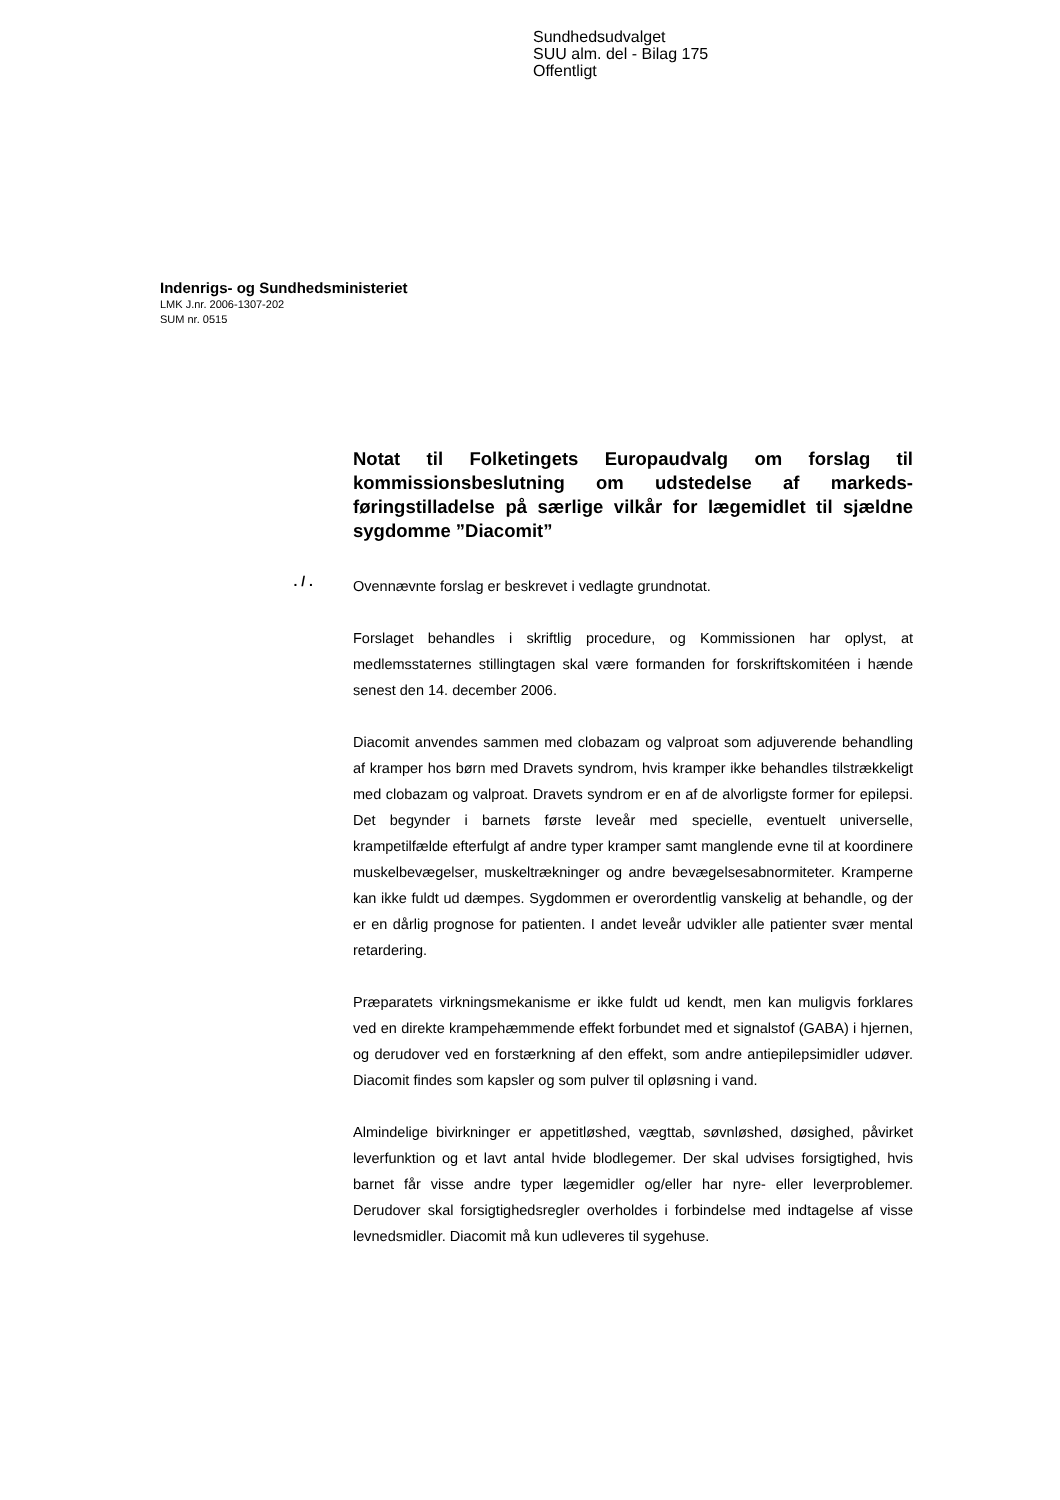Sundhedsudvalget
SUU alm. del - Bilag 175
Offentligt
Indenrigs- og Sundhedsministeriet
LMK J.nr. 2006-1307-202
SUM nr. 0515
Notat til Folketingets Europaudvalg om forslag til kommissionsbeslutning om udstedelse af markeds-føringstilladelse på særlige vilkår for lægemidlet til sjældne sygdomme ”Diacomit”
. / .
Ovennævnte forslag er beskrevet i vedlagte grundnotat.
Forslaget behandles i skriftlig procedure, og Kommissionen har oplyst, at medlemsstaternes stillingtagen skal være formanden for forskriftskomitéen i hænde senest den 14. december 2006.
Diacomit anvendes sammen med clobazam og valproat som adjuverende behandling af kramper hos børn med Dravets syndrom, hvis kramper ikke behandles tilstrækkeligt med clobazam og valproat. Dravets syndrom er en af de alvorligste former for epilepsi. Det begynder i barnets første leveår med specielle, eventuelt universelle, krampetilfælde efterfulgt af andre typer kramper samt manglende evne til at koordinere muskelbevægelser, muskeltrækninger og andre bevægelsesabnormiteter. Kramperne kan ikke fuldt ud dæmpes. Sygdommen er overordentlig vanskelig at behandle, og der er en dårlig prognose for patienten. I andet leveår udvikler alle patienter svær mental retardering.
Præparatets virkningsmekanisme er ikke fuldt ud kendt, men kan muligvis forklares ved en direkte krampehæmmende effekt forbundet med et signalstof (GABA) i hjernen, og derudover ved en forstærkning af den effekt, som andre antiepilepsimidler udøver. Diacomit findes som kapsler og som pulver til opløsning i vand.
Almindelige bivirkninger er appetitløshed, vægttab, søvnløshed, døsighed, påvirket leverfunktion og et lavt antal hvide blodlegemer. Der skal udvises forsigtighed, hvis barnet får visse andre typer lægemidler og/eller har nyre- eller leverproblemer. Derudover skal forsigtighedsregler overholdes i forbindelse med indtagelse af visse levnedsmidler. Diacomit må kun udleveres til sygehuse.